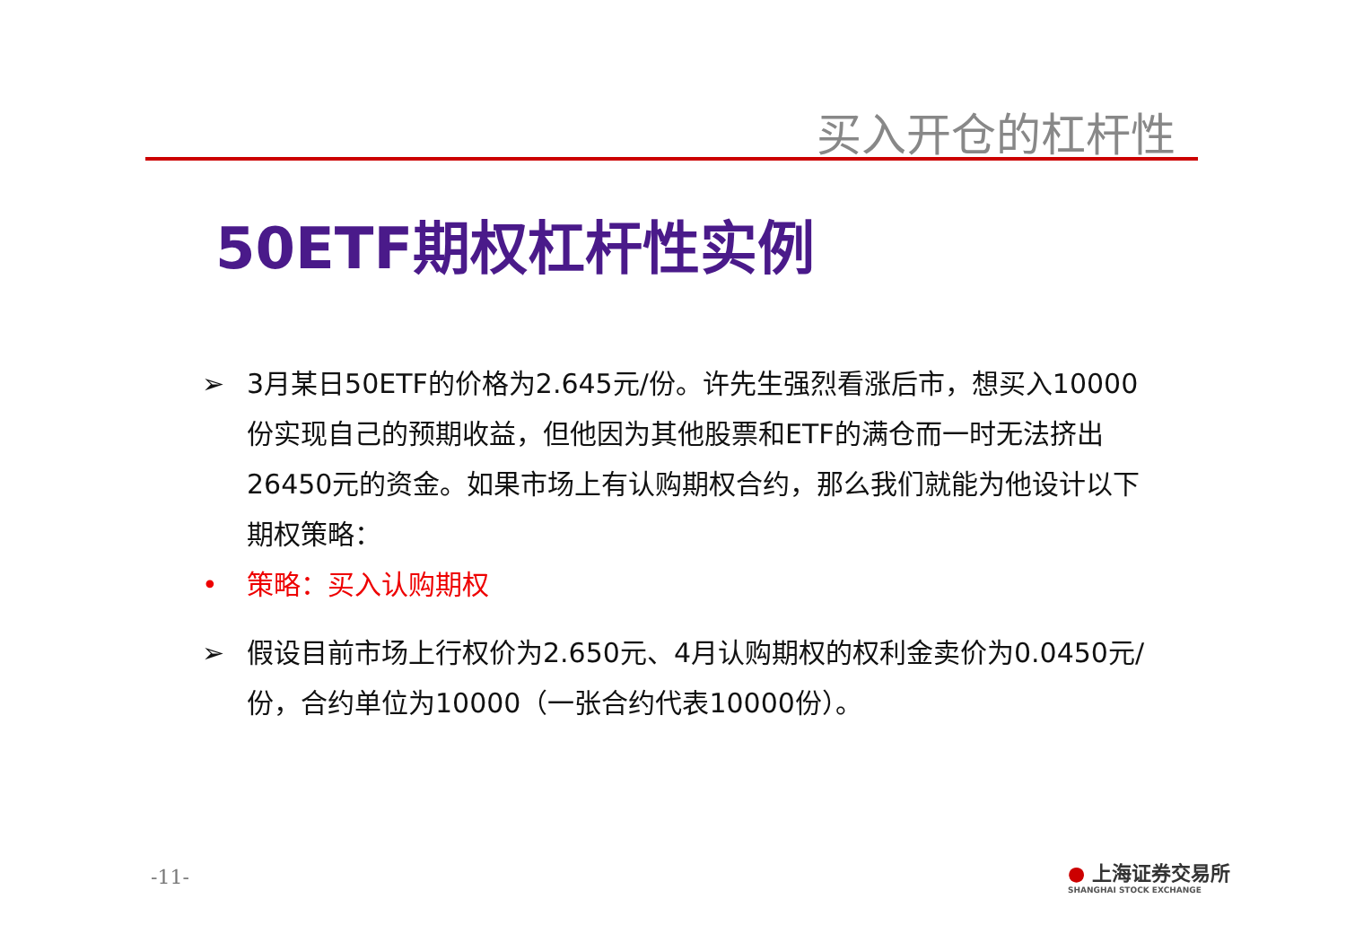买入开仓的杠杆性
50ETF期权杠杆性实例
➢ 3月某日50ETF的价格为2.645元/份。许先生强烈看涨后市，想买入10000份实现自己的预期收益，但他因为其他股票和ETF的满仓而一时无法挤出26450元的资金。如果市场上有认购期权合约，那么我们就能为他设计以下期权策略：
• 策略：买入认购期权
➢ 假设目前市场上行权价为2.650元、4月认购期权的权利金卖价为0.0450元/份，合约单位为10000（一张合约代表10000份）。
-11-
● 上海证券交易所
SHANGHAI STOCK EXCHANGE